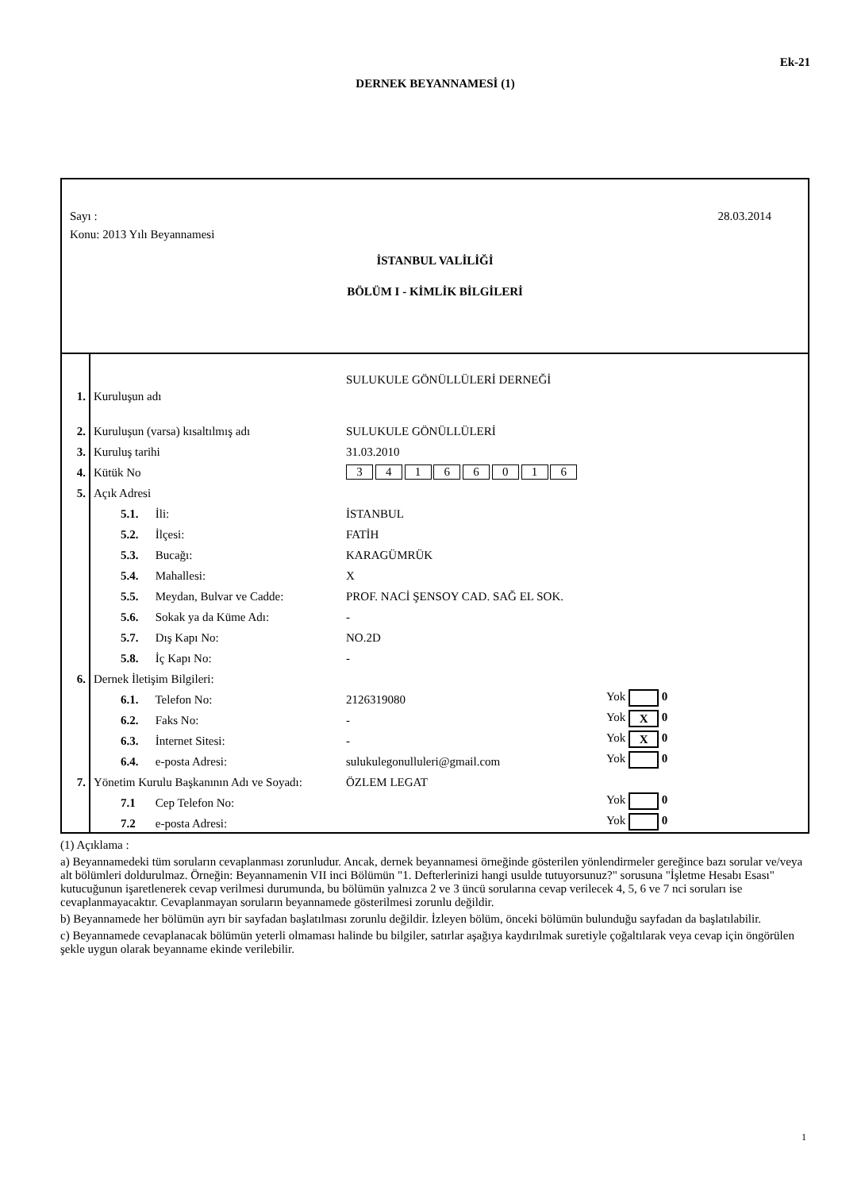Ek-21
DERNEK BEYANNAMESİ (1)
Sayı : 28.03.2014
Konu: 2013 Yılı Beyannamesi
İSTANBUL VALİLİĞİ
BÖLÜM I - KİMLİK BİLGİLERİ
| 1. | Kuruluşun adı | SULUKULE GÖNÜLLÜLERİ DERNEĞİ | |
| 2. | Kuruluşun (varsa) kısaltılmış adı | SULUKULE GÖNÜLLÜLERİ | |
| 3. | Kuruluş tarihi | 31.03.2010 | |
| 4. | Kütük No | 3 4 1 6 6 0 1 6 | |
| 5. | Açık Adresi | | |
| | 5.1. İli: | İSTANBUL | |
| | 5.2. İlçesi: | FATİH | |
| | 5.3. Bucağı: | KARAGÜMRÜK | |
| | 5.4. Mahallesi: | X | |
| | 5.5. Meydan, Bulvar ve Cadde: | PROF. NACİ ŞENSOY CAD. SAĞ EL SOK. | |
| | 5.6. Sokak ya da Küme Adı: | - | |
| | 5.7. Dış Kapı No: | NO.2D | |
| | 5.8. İç Kapı No: | - | |
| 6. | Dernek İletişim Bilgileri: | | |
| | 6.1. Telefon No: | 2126319080 | Yok 0 |
| | 6.2. Faks No: | - | Yok X 0 |
| | 6.3. İnternet Sitesi: | - | Yok X 0 |
| | 6.4. e-posta Adresi: | sulukulegonulluleri@gmail.com | Yok 0 |
| 7. | Yönetim Kurulu Başkanının Adı ve Soyadı: | ÖZLEM LEGAT | |
| | 7.1 Cep Telefon No: | | Yok 0 |
| | 7.2 e-posta Adresi: | | Yok 0 |
(1) Açıklama :
a) Beyannamedeki tüm soruların cevaplanması zorunludur. Ancak, dernek beyannamesi örneğinde gösterilen yönlendirmeler gereğince bazı sorular ve/veya alt bölümleri doldurulmaz. Örneğin: Beyannamenin VII inci Bölümün "1. Defterlerinizi hangi usulde tutuyorsunuz?" sorusuna "İşletme Hesabı Esası" kutucuğunun işaretlenerek cevap verilmesi durumunda, bu bölümün yalnızca 2 ve 3 üncü sorularına cevap verilecek 4, 5, 6 ve 7 nci soruları ise cevaplanmayacaktır. Cevaplanmayan soruların beyannamede gösterilmesi zorunlu değildir.
b) Beyannamede her bölümün ayrı bir sayfadan başlatılması zorunlu değildir. İzleyen bölüm, önceki bölümün bulunduğu sayfadan da başlatılabilir.
c) Beyannamede cevaplanacak bölümün yeterli olmaması halinde bu bilgiler, satırlar aşağıya kaydırılmak suretiyle çoğaltılarak veya cevap için öngörülen şekle uygun olarak beyanname ekinde verilebilir.
1